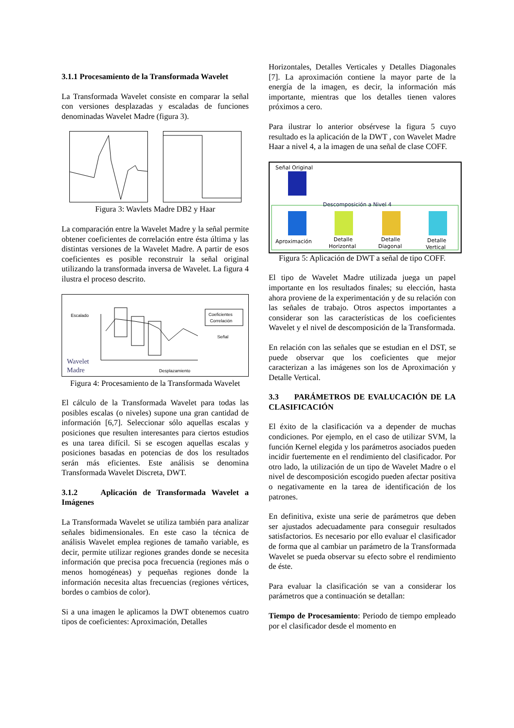3.1.1 Procesamiento de la Transformada Wavelet
La Transformada Wavelet consiste en comparar la señal con versiones desplazadas y escaladas de funciones denominadas Wavelet Madre (figura 3).
Figura 3: Wavlets Madre DB2 y Haar
La comparación entre la Wavelet Madre y la señal permite obtener coeficientes de correlación entre ésta última y las distintas versiones de la Wavelet Madre. A partir de esos coeficientes es posible reconstruir la señal original utilizando la transformada inversa de Wavelet. La figura 4 ilustra el proceso descrito.
Escalado
Coeficientes
Correlación
Señal
Desplazamiento
Wavelet
Madre
Figura 4: Procesamiento de la Transformada Wavelet
El cálculo de la Transformada Wavelet para todas las posibles escalas (o niveles) supone una gran cantidad de información [6,7]. Seleccionar sólo aquellas escalas y posiciones que resulten interesantes para ciertos estudios es una tarea difícil. Si se escogen aquellas escalas y posiciones basadas en potencias de dos los resultados serán más eficientes. Este análisis se denomina Transformada Wavelet Discreta, DWT.
3.1.2 Aplicación de Transformada Wavelet a Imágenes
La Transformada Wavelet se utiliza también para analizar señales bidimensionales. En este caso la técnica de análisis Wavelet emplea regiones de tamaño variable, es decir, permite utilizar regiones grandes donde se necesita información que precisa poca frecuencia (regiones más o menos homogéneas) y pequeñas regiones donde la información necesita altas frecuencias (regiones vértices, bordes o cambios de color).
Si a una imagen le aplicamos la DWT obtenemos cuatro tipos de coeficientes: Aproximación, Detalles
Horizontales, Detalles Verticales y Detalles Diagonales [7]. La aproximación contiene la mayor parte de la energía de la imagen, es decir, la información más importante, mientras que los detalles tienen valores próximos a cero.
Para ilustrar lo anterior obsérvese la figura 5 cuyo resultado es la aplicación de la DWT , con Wavelet Madre Haar a nivel 4, a la imagen de una señal de clase COFF.
Señal Original
Descomposición a Nivel 4
Aproximación
Detalle
Horizontal
Detalle
Diagonal
Detalle
Vertical
Figura 5: Aplicación de DWT a señal de tipo COFF.
El tipo de Wavelet Madre utilizada juega un papel importante en los resultados finales; su elección, hasta ahora proviene de la experimentación y de su relación con las señales de trabajo. Otros aspectos importantes a considerar son las características de los coeficientes Wavelet y el nivel de descomposición de la Transformada.
En relación con las señales que se estudian en el DST, se puede observar que los coeficientes que mejor caracterizan a las imágenes son los de Aproximación y Detalle Vertical.
3.3 PARÁMETROS DE EVALUCACIÓN DE LA CLASIFICACIÓN
El éxito de la clasificación va a depender de muchas condiciones. Por ejemplo, en el caso de utilizar SVM, la función Kernel elegida y los parámetros asociados pueden incidir fuertemente en el rendimiento del clasificador. Por otro lado, la utilización de un tipo de Wavelet Madre o el nivel de descomposición escogido pueden afectar positiva o negativamente en la tarea de identificación de los patrones.
En definitiva, existe una serie de parámetros que deben ser ajustados adecuadamente para conseguir resultados satisfactorios. Es necesario por ello evaluar el clasificador de forma que al cambiar un parámetro de la Transformada Wavelet se pueda observar su efecto sobre el rendimiento de éste.
Para evaluar la clasificación se van a considerar los parámetros que a continuación se detallan:
Tiempo de Procesamiento: Periodo de tiempo empleado por el clasificador desde el momento en